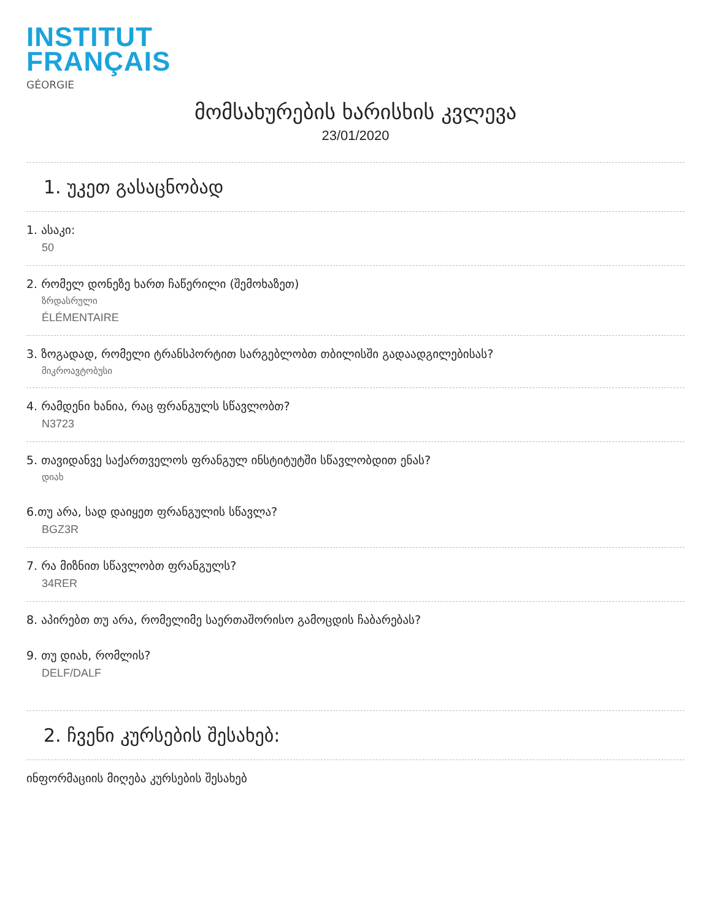INSTITUT
FRANÇAIS
GÉORGIE
მომსახურების ხარისხის კვლევა
23/01/2020
1. უკეთ გასაცნობად
1. ასაკი:
50
2. რომელ დონეზე ხართ ჩაწერილი (შემოხაზეთ)
ზრდასრული
ÉLÉMENTAIRE
3. ზოგადად, რომელი ტრანსპორტით სარგებლობთ თბილისში გადაადგილებისას?
მიკროავტობუსი
4. რამდენი ხანია, რაც ფრანგულს სწავლობთ?
N3723
5. თავიდანვე საქართველოს ფრანგულ ინსტიტუტში სწავლობდით ენას?
დიახ
6.თუ არა, სად დაიყეთ ფრანგულის სწავლა?
BGZ3R
7. რა მიზნით სწავლობთ ფრანგულს?
34RER
8. აპირებთ თუ არა, რომელიმე საერთაშორისო გამოცდის ჩაბარებას?
9. თუ დიახ, რომლის?
DELF/DALF
2. ჩვენი კურსების შესახებ:
ინფორმაციის მიღება კურსების შესახებ